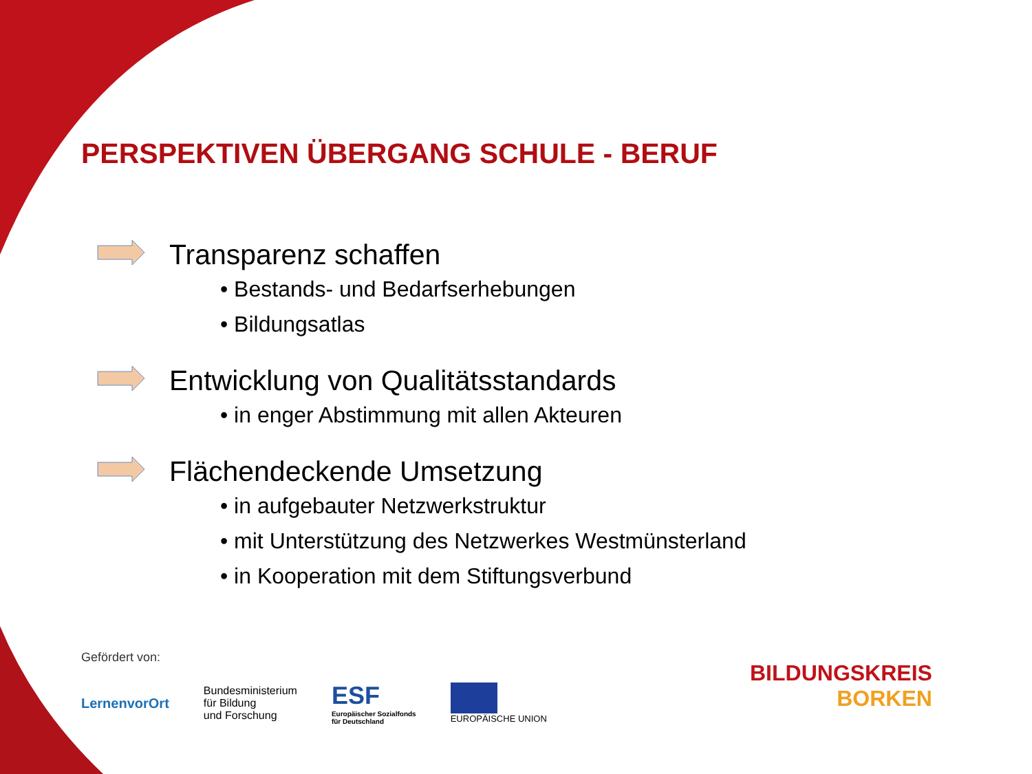PERSPEKTIVEN ÜBERGANG SCHULE - BERUF
Transparenz schaffen
• Bestands- und Bedarfserhebungen
• Bildungsatlas
Entwicklung von Qualitätsstandards
• in enger Abstimmung mit allen Akteuren
Flächendeckende Umsetzung
• in aufgebauter Netzwerkstruktur
• mit Unterstützung des Netzwerkes Westmünsterland
• in Kooperation mit dem Stiftungsverbund
Gefördert von:
LernenvorOrt
Bundesministerium
für Bildung
und Forschung
ESF
Europäischer Sozialfonds
für Deutschland
EUROPÄISCHE UNION
BILDUNGSKREIS
BORKEN